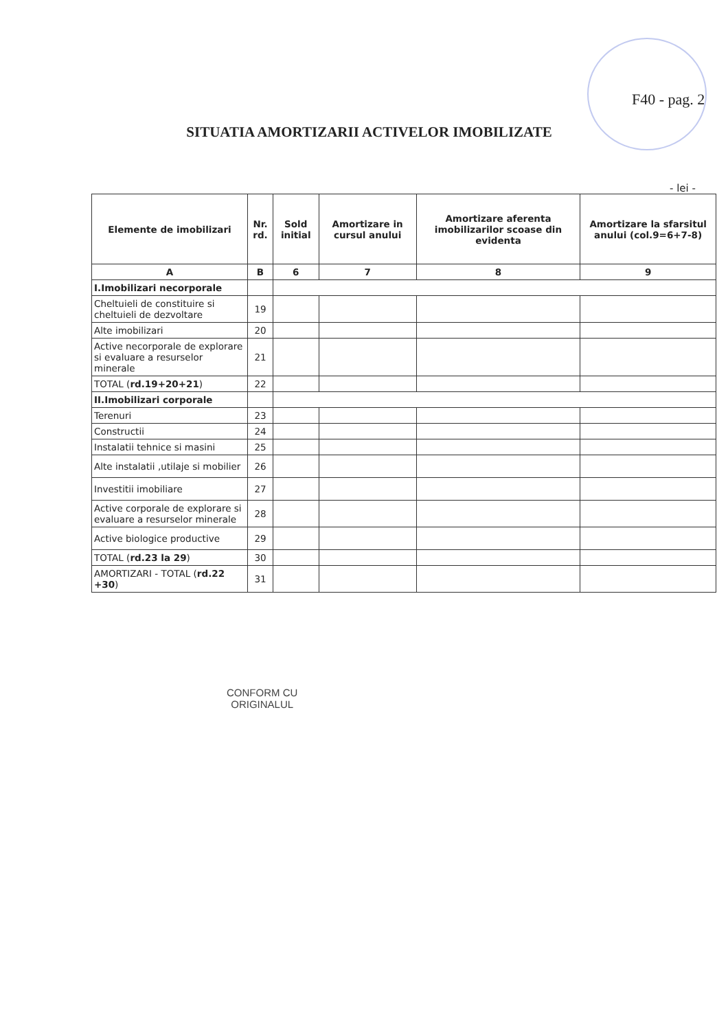F40 - pag. 2
SITUATIA AMORTIZARII ACTIVELOR IMOBILIZATE
- lei -
| Elemente de imobilizari | Nr. rd. | Sold initial | Amortizare in cursul anului | Amortizare aferenta imobilizarilor scoase din evidenta | Amortizare la sfarsitul anului (col.9=6+7-8) |
| --- | --- | --- | --- | --- | --- |
| A | B | 6 | 7 | 8 | 9 |
| I.Imobilizari necorporale | | | | | |
| Cheltuieli de constituire si cheltuieli de dezvoltare | 19 | | | | |
| Alte imobilizari | 20 | | | | |
| Active necorporale de explorare si evaluare a resurselor minerale | 21 | | | | |
| TOTAL ( rd.19+20+21 ) | 22 | | | | |
| II.Imobilizari corporale | | | | | |
| Terenuri | 23 | | | | |
| Constructii | 24 | | | | |
| Instalatii tehnice si masini | 25 | | | | |
| Alte instalatii ,utilaje si mobilier | 26 | | | | |
| Investitii imobiliare | 27 | | | | |
| Active corporale de explorare si evaluare a resurselor minerale | 28 | | | | |
| Active biologice productive | 29 | | | | |
| TOTAL ( rd.23 la 29 ) | 30 | | | | |
| AMORTIZARI - TOTAL ( rd.22 +30 ) | 31 | | | | |
CONFORM CU
ORIGINALUL